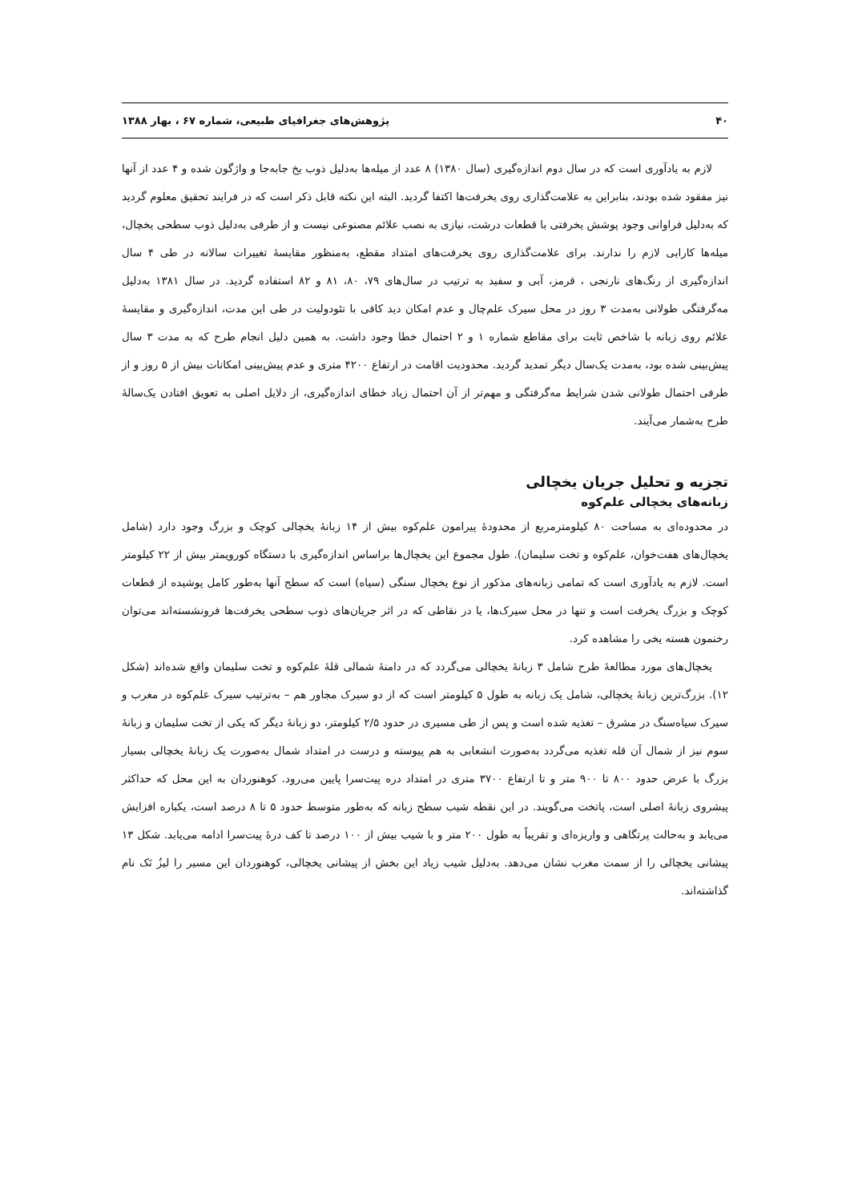۴۰ پژوهش‌های جغرافیای طبیعی، شماره ۶۷ ، بهار ۱۳۸۸
لازم به یادآوری است که در سال دوم اندازه‌گیری (سال ۱۳۸۰) ۸ عدد از میله‌ها به‌دلیل ذوب یخ جابه‌جا و واژگون شده و ۴ عدد از آنها نیز مفقود شده بودند، بنابراین به علامت‌گذاری روی یخرفت‌ها اکتفا گردید. البته این نکته قابل ذکر است که در فرایند تحقیق معلوم گردید که به‌دلیل فراوانی وجود پوشش یخرفتی با قطعات درشت، نیازی به نصب علائم مصنوعی نیست و از طرفی به‌دلیل ذوب سطحی یخچال، میله‌ها کارایی لازم را ندارند. برای علامت‌گذاری روی یخرفت‌های امتداد مقطع، به‌منظور مقایسهٔ تغییرات سالانه در طی ۴ سال اندازه‌گیری از رنگ‌های نارنجی ، قرمز، آبی و سفید به ترتیب در سال‌های ۷۹، ۸۰، ۸۱ و ۸۲ استفاده گردید. در سال ۱۳۸۱ به‌دلیل مه‌گرفتگی طولانی به‌مدت ۳ روز در محل سیرک علم‌چال و عدم امکان دید کافی با تئودولیت در طی این مدت، اندازه‌گیری و مقایسهٔ علائم روی زبانه با شاخص ثابت برای مقاطع شماره ۱ و ۲ احتمال خطا وجود داشت. به همین دلیل انجام طرح که به مدت ۳ سال پیش‌بینی شده بود، به‌مدت یک‌سال دیگر تمدید گردید. محدودیت اقامت در ارتفاع ۴۲۰۰ متری و عدم پیش‌بینی امکانات بیش از ۵ روز و از طرفی احتمال طولانی شدن شرایط مه‌گرفتگی و مهم‌تر از آن احتمال زیاد خطای اندازه‌گیری، از دلایل اصلی به تعویق افتادن یک‌سالهٔ طرح به‌شمار می‌آیند.
تجزیه و تحلیل جریان یخچالی
زبانه‌های یخچالی علم‌کوه
در محدوده‌ای به مساحت ۸۰ کیلومترمربع از محدودهٔ پیرامون علم‌کوه بیش از ۱۴ زبانهٔ یخچالی کوچک و بزرگ وجود دارد (شامل یخچال‌های هفت‌خوان، علم‌کوه و تخت سلیمان). طول مجموع این یخچال‌ها براساس اندازه‌گیری با دستگاه کورویمتر بیش از ۲۲ کیلومتر است. لازم به یادآوری است که تمامی زبانه‌های مذکور از نوع یخچال سنگی (سیاه) است که سطح آنها به‌طور کامل پوشیده از قطعات کوچک و بزرگ یخرفت است و تنها در محل سیرک‌ها، یا در نقاطی که در اثر جریان‌های ذوب سطحی یخرفت‌ها فرونشسته‌اند می‌توان رخنمون هسته یخی را مشاهده کرد.
یخچال‌های مورد مطالعهٔ طرح شامل ۳ زبانهٔ یخچالی می‌گردد که در دامنهٔ شمالی قلهٔ علم‌کوه و تخت سلیمان واقع شده‌اند (شکل ۱۲). بزرگ‌ترین زبانهٔ یخچالی، شامل یک زبانه به طول ۵ کیلومتر است که از دو سیرک مجاور هم – به‌ترتیب سیرک علم‌کوه در مغرب و سیرک سیاه‌سنگ در مشرق – تغذیه شده است و پس از طی مسیری در حدود ۲/۵ کیلومتر، دو زبانهٔ دیگر که یکی از تخت سلیمان و زبانهٔ سوم نیز از شمال آن قله تغذیه می‌گردد به‌صورت انشعابی به هم پیوسته و درست در امتداد شمال به‌صورت یک زبانهٔ یخچالی بسیار بزرگ با عرض حدود ۸۰۰ تا ۹۰۰ متر و تا ارتفاع ۳۷۰۰ متری در امتداد دره پیت‌سرا پایین می‌رود. کوهنوردان به این محل که حداکثر پیشروی زبانهٔ اصلی است، پاتخت می‌گویند. در این نقطه شیب سطح زبانه که به‌طور متوسط حدود ۵ تا ۸ درصد است، یکباره افزایش می‌یابد و به‌حالت پرتگاهی و واریزه‌ای و تقریباً به طول ۲۰۰ متر و با شیب بیش از ۱۰۰ درصد تا کف درهٔ پیت‌سرا ادامه می‌یابد. شکل ۱۳ پیشانی یخچالی را از سمت مغرب نشان می‌دهد. به‌دلیل شیب زیاد این بخش از پیشانی یخچالی، کوهنوردان این مسیر را لیزُ نَک نام گذاشته‌اند.